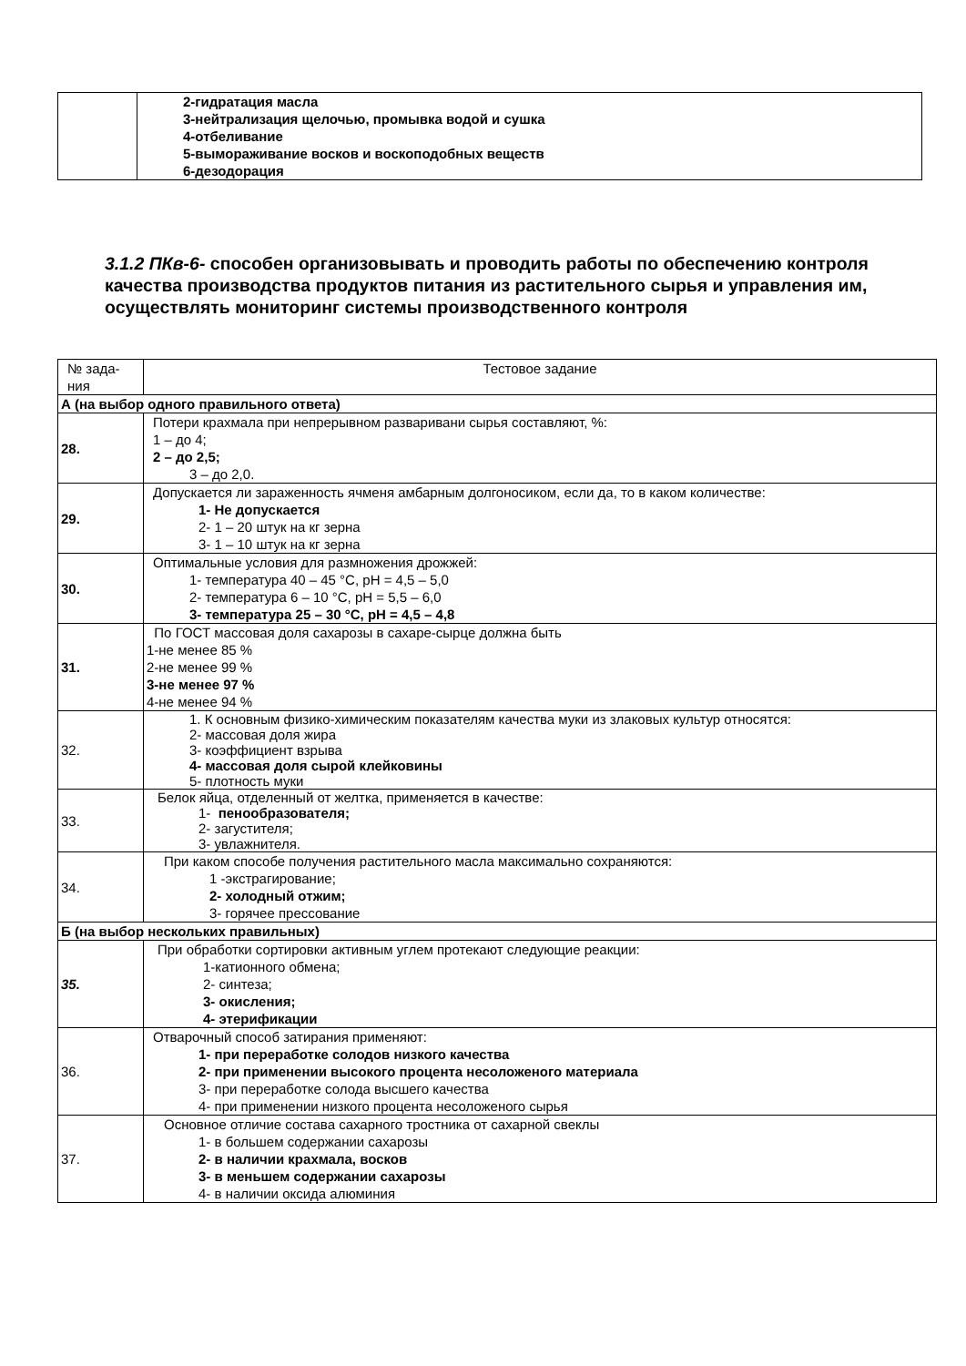| | 2-гидратация масла 3-нейтрализация щелочью, промывка водой и сушка 4-отбеливание 5-вымораживание восков и воскоподобных веществ 6-дезодорация |
3.1.2 ПКв-6- способен организовывать и проводить работы по обеспечению контроля качества производства продуктов питания из растительного сырья и управления им, осуществлять мониторинг системы производственного контроля
| № зада- ния | Тестовое задание |
| А (на выбор одного правильного ответа) | |
| 28. | Потери крахмала при непрерывном разваривани сырья составляют, %: 1 – до 4; 2 – до 2,5; 3 – до 2,0. |
| 29. | Допускается ли зараженность ячменя амбарным долгоносиком, если да, то в каком количестве: 1- Не допускается 2- 1 – 20 штук на кг зерна 3- 1 – 10 штук на кг зерна |
| 30. | Оптимальные условия для размножения дрожжей: 1- температура 40 – 45 °С, pH = 4,5 – 5,0 2- температура 6 – 10 °С, pH = 5,5 – 6,0 3- температура 25 – 30 °С, pH = 4,5 – 4,8 |
| 31. | По ГОСТ массовая доля сахарозы в сахаре-сырце должна быть 1-не менее 85 % 2-не менее 99 % 3-не менее 97 % 4-не менее 94 % |
| 32. | 1. К основным физико-химическим показателям качества муки из злаковых культур относятся: 2- массовая доля жира 3- коэффициент взрыва 4- массовая доля сырой клейковины 5- плотность муки |
| 33. | Белок яйца, отделенный от желтка, применяется в качестве: 1- пенообразователя; 2- загустителя; 3- увлажнителя. |
| 34. | При каком способе получения растительного масла максимально сохраняются: 1 -экстрагирование; 2- холодный отжим; 3- горячее прессование |
| Б (на выбор нескольких правильных) | |
| 35. | При обработки сортировки активным углем протекают следующие реакции: 1-катионного обмена; 2- синтеза; 3- окисления; 4- этерификации |
| 36. | Отварочный способ затирания применяют: 1- при переработке солодов низкого качества 2- при применении высокого процента несоложеного материала 3- при переработке солода высшего качества 4- при применении низкого процента несоложеного сырья |
| 37. | Основное отличие состава сахарного тростника от сахарной свеклы 1- в большем содержании сахарозы 2- в наличии крахмала, восков 3- в меньшем содержании сахарозы 4- в наличии оксида алюминия |